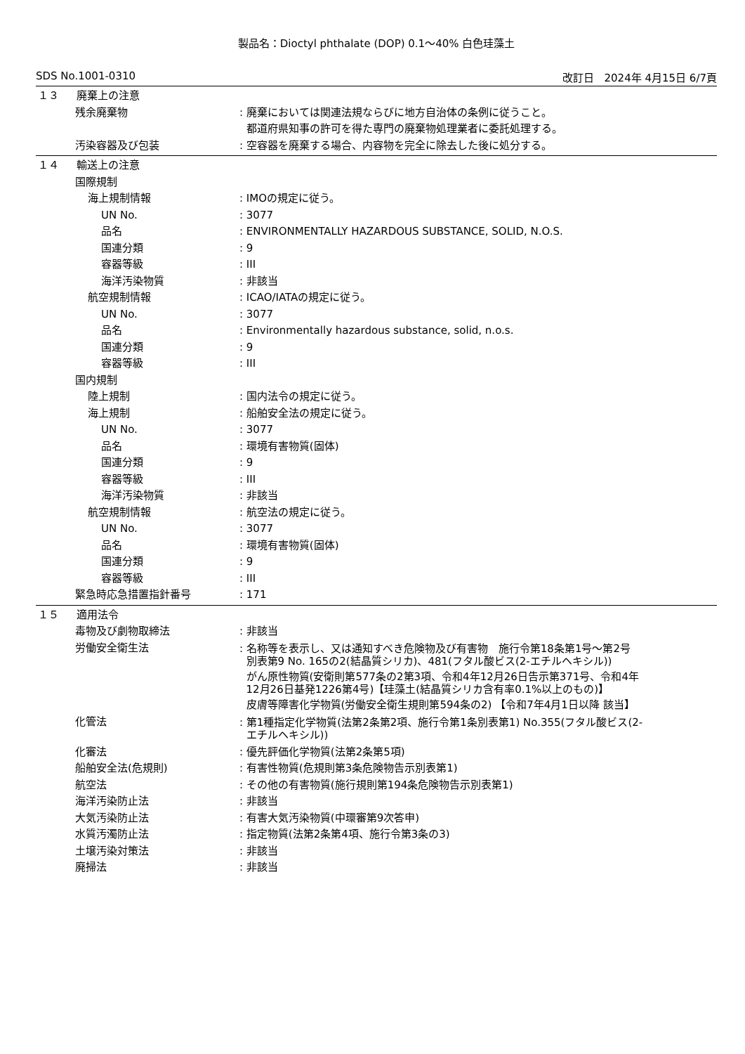製品名：Dioctyl phthalate (DOP) 0.1～40% 白色珪藻土
SDS No.1001-0310 改訂日　2024年 4月15日 6/7頁
１３ 廃棄上の注意
残余廃棄物 : 廃棄においては関連法規ならびに地方自治体の条例に従うこと。
都道府県知事の許可を得た専門の廃棄物処理業者に委託処理する。
汚染容器及び包装 : 空容器を廃棄する場合、内容物を完全に除去した後に処分する。
１４ 輸送上の注意
国際規制
海上規制情報 : IMOの規定に従う。
UN No. : 3077
品名 : ENVIRONMENTALLY HAZARDOUS SUBSTANCE, SOLID, N.O.S.
国連分類 : 9
容器等級 : III
海洋汚染物質 : 非該当
航空規制情報 : ICAO/IATAの規定に従う。
UN No. : 3077
品名 : Environmentally hazardous substance, solid, n.o.s.
国連分類 : 9
容器等級 : III
国内規制
陸上規制 : 国内法令の規定に従う。
海上規制 : 船舶安全法の規定に従う。
UN No. : 3077
品名 : 環境有害物質(固体)
国連分類 : 9
容器等級 : III
海洋汚染物質 : 非該当
航空規制情報 : 航空法の規定に従う。
UN No. : 3077
品名 : 環境有害物質(固体)
国連分類 : 9
容器等級 : III
緊急時応急措置指針番号 : 171
１５ 適用法令
毒物及び劇物取締法 : 非該当
労働安全衛生法
: 名称等を表示し、又は通知すべき危険物及び有害物　施行令第18条第1号～第2号
別表第9 No. 165の2(結晶質シリカ)、481(フタル酸ビス(2-エチルヘキシル))
がん原性物質(安衛則第577条の2第3項、令和4年12月26日告示第371号、令和4年
12月26日基発1226第4号)【珪藻土(結晶質シリカ含有率0.1%以上のもの)】
皮膚等障害化学物質(労働安全衛生規則第594条の2) 【令和7年4月1日以降 該当】
化管法
: 第1種指定化学物質(法第2条第2項、施行令第1条別表第1) No.355(フタル酸ビス(2-
エチルヘキシル))
化審法 : 優先評価化学物質(法第2条第5項)
船舶安全法(危規則) : 有害性物質(危規則第3条危険物告示別表第1)
航空法 : その他の有害物質(施行規則第194条危険物告示別表第1)
海洋汚染防止法 : 非該当
大気汚染防止法 : 有害大気汚染物質(中環審第9次答申)
水質汚濁防止法 : 指定物質(法第2条第4項、施行令第3条の3)
土壌汚染対策法 : 非該当
廃掃法 : 非該当